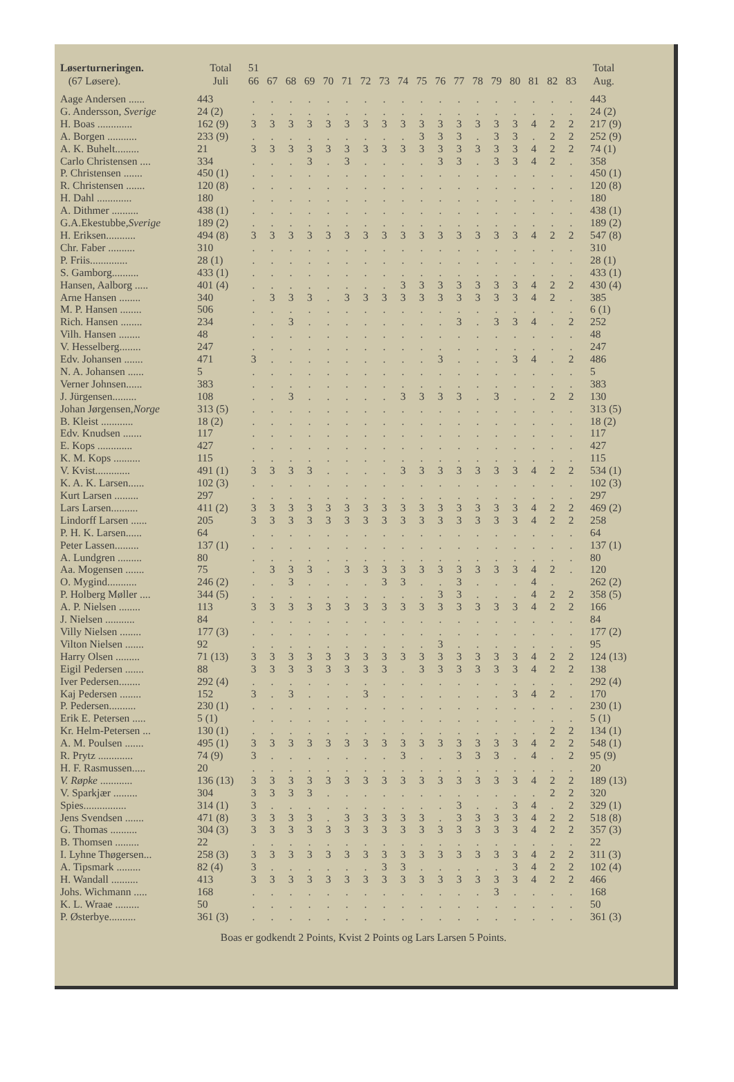| Løserturneringen. (67 Løsere). | Total Juli | 51 66 | 67 | 68 | 69 | 70 | 71 | 72 | 73 | 74 | 75 | 76 | 77 | 78 | 79 | 80 | 81 | 82 | 83 | Total Aug. |
| --- | --- | --- | --- | --- | --- | --- | --- | --- | --- | --- | --- | --- | --- | --- | --- | --- | --- | --- | --- | --- |
| Aage Andersen ...... | 443 | . | . | . | . | . | . | . | . | . | . | . | . | . | . | . | . | . | . | 443 |
| G. Andersson, Sverige | 24 (2) | . | . | . | . | . | . | . | . | . | . | . | . | . | . | . | . | . | . | 24 (2) |
| H. Boas ............. | 162 (9) | 3 | 3 | 3 | 3 | 3 | 3 | 3 | 3 | 3 | 3 | 3 | 3 | 3 | 3 | 3 | 4 | 2 | 2 | 217 (9) |
| A. Borgen ........... | 233 (9) | . | . | . | . | . | . | . | . | . | 3 | 3 | 3 | . | 3 | 3 | . | 2 | 2 | 252 (9) |
| A. K. Buhelt......... | 21 | 3 | 3 | 3 | 3 | 3 | 3 | 3 | 3 | 3 | 3 | 3 | 3 | 3 | 3 | 3 | 4 | 2 | 2 | 74 (1) |
| Carlo Christensen .... | 334 | . | . | . | 3 | . | 3 | . | . | . | . | 3 | 3 | . | 3 | 3 | 4 | 2 | . | 358 |
| P. Christensen ....... | 450 (1) | . | . | . | . | . | . | . | . | . | . | . | . | . | . | . | . | . | . | 450 (1) |
| R. Christensen ....... | 120 (8) | . | . | . | . | . | . | . | . | . | . | . | . | . | . | . | . | . | . | 120 (8) |
| H. Dahl ............. | 180 | . | . | . | . | . | . | . | . | . | . | . | . | . | . | . | . | . | . | 180 |
| A. Dithmer .......... | 438 (1) | . | . | . | . | . | . | . | . | . | . | . | . | . | . | . | . | . | . | 438 (1) |
| G.A.Ekestubbe, Sverige | 189 (2) | . | . | . | . | . | . | . | . | . | . | . | . | . | . | . | . | . | . | 189 (2) |
| H. Eriksen........... | 494 (8) | 3 | 3 | 3 | 3 | 3 | 3 | 3 | 3 | 3 | 3 | 3 | 3 | 3 | 3 | 3 | 4 | 2 | 2 | 547 (8) |
| Chr. Faber .......... | 310 | . | . | . | . | . | . | . | . | . | . | . | . | . | . | . | . | . | . | 310 |
| P. Friis.............. | 28 (1) | . | . | . | . | . | . | . | . | . | . | . | . | . | . | . | . | . | . | 28 (1) |
| S. Gamborg.......... | 433 (1) | . | . | . | . | . | . | . | . | . | . | . | . | . | . | . | . | . | . | 433 (1) |
| Hansen, Aalborg ..... | 401 (4) | . | . | . | . | . | . | . | . | 3 | 3 | 3 | 3 | 3 | 3 | 3 | 4 | 2 | 2 | 430 (4) |
| Arne Hansen ........ | 340 | . | 3 | 3 | 3 | . | 3 | 3 | 3 | 3 | 3 | 3 | 3 | 3 | 3 | 3 | 4 | 2 | . | 385 |
| M. P. Hansen ........ | 506 | . | . | . | . | . | . | . | . | . | . | . | . | . | . | . | . | . | . | 6 (1) |
| Rich. Hansen ........ | 234 | . | . | 3 | . | . | . | . | . | . | . | . | 3 | . | 3 | 3 | 4 | . | 2 | 252 |
| Vilh. Hansen ........ | 48 | . | . | . | . | . | . | . | . | . | . | . | . | . | . | . | . | . | . | 48 |
| V. Hesselberg........ | 247 | . | . | . | . | . | . | . | . | . | . | . | . | . | . | . | . | . | . | 247 |
| Edv. Johansen ....... | 471 | 3 | . | . | . | . | . | . | . | . | . | 3 | . | . | . | 3 | 4 | . | 2 | 486 |
| N. A. Johansen ...... | 5 | . | . | . | . | . | . | . | . | . | . | . | . | . | . | . | . | . | . | 5 |
| Verner Johnsen...... | 383 | . | . | . | . | . | . | . | . | . | . | . | . | . | . | . | . | . | . | 383 |
| J. Jürgensen......... | 108 | . | . | 3 | . | . | . | . | . | 3 | 3 | 3 | 3 | . | 3 | . | . | 2 | 2 | 130 |
| Johan Jørgensen, Norge | 313 (5) | . | . | . | . | . | . | . | . | . | . | . | . | . | . | . | . | . | . | 313 (5) |
| B. Kleist ............ | 18 (2) | . | . | . | . | . | . | . | . | . | . | . | . | . | . | . | . | . | . | 18 (2) |
| Edv. Knudsen ....... | 117 | . | . | . | . | . | . | . | . | . | . | . | . | . | . | . | . | . | . | 117 |
| E. Kops ............. | 427 | . | . | . | . | . | . | . | . | . | . | . | . | . | . | . | . | . | . | 427 |
| K. M. Kops .......... | 115 | . | . | . | . | . | . | . | . | . | . | . | . | . | . | . | . | . | . | 115 |
| V. Kvist............. | 491 (1) | 3 | 3 | 3 | 3 | . | . | . | . | 3 | 3 | 3 | 3 | 3 | 3 | 3 | 4 | 2 | 2 | 534 (1) |
| K. A. K. Larsen...... | 102 (3) | . | . | . | . | . | . | . | . | . | . | . | . | . | . | . | . | . | . | 102 (3) |
| Kurt Larsen ......... | 297 | . | . | . | . | . | . | . | . | . | . | . | . | . | . | . | . | . | . | 297 |
| Lars Larsen.......... | 411 (2) | 3 | 3 | 3 | 3 | 3 | 3 | 3 | 3 | 3 | 3 | 3 | 3 | 3 | 3 | 3 | 4 | 2 | 2 | 469 (2) |
| Lindorff Larsen ...... | 205 | 3 | 3 | 3 | 3 | 3 | 3 | 3 | 3 | 3 | 3 | 3 | 3 | 3 | 3 | 3 | 4 | 2 | 2 | 258 |
| P. H. K. Larsen...... | 64 | . | . | . | . | . | . | . | . | . | . | . | . | . | . | . | . | . | . | 64 |
| Peter Lassen......... | 137 (1) | . | . | . | . | . | . | . | . | . | . | . | . | . | . | . | . | . | . | 137 (1) |
| A. Lundgren ......... | 80 | . | . | . | . | . | . | . | . | . | . | . | . | . | . | . | . | . | . | 80 |
| Aa. Mogensen ....... | 75 | . | 3 | 3 | 3 | . | 3 | 3 | 3 | 3 | 3 | 3 | 3 | 3 | 3 | 3 | 4 | 2 | . | 120 |
| O. Mygind........... | 246 (2) | . | . | 3 | . | . | . | . | 3 | 3 | . | . | 3 | . | . | . | 4 | . | | 262 (2) |
| P. Holberg Møller .... | 344 (5) | . | . | . | . | . | . | . | . | . | . | 3 | 3 | . | . | . | 4 | 2 | 2 | 358 (5) |
| A. P. Nielsen ........ | 113 | 3 | 3 | 3 | 3 | 3 | 3 | 3 | 3 | 3 | 3 | 3 | 3 | 3 | 3 | 3 | 4 | 2 | 2 | 166 |
| J. Nielsen ........... | 84 | . | . | . | . | . | . | . | . | . | . | . | . | . | . | . | . | . | . | 84 |
| Villy Nielsen ........ | 177 (3) | . | . | . | . | . | . | . | . | . | . | . | . | . | . | . | . | . | . | 177 (2) |
| Vilton Nielsen ....... | 92 | . | . | . | . | . | . | . | . | . | . | 3 | . | . | . | . | . | . | . | 95 |
| Harry Olsen ......... | 71 (13) | 3 | 3 | 3 | 3 | 3 | 3 | 3 | 3 | 3 | 3 | 3 | 3 | 3 | 3 | 3 | 4 | 2 | 2 | 124 (13) |
| Eigil Pedersen ....... | 88 | 3 | 3 | 3 | 3 | 3 | 3 | 3 | 3 | . | 3 | 3 | 3 | 3 | 3 | 3 | 4 | 2 | 2 | 138 |
| Iver Pedersen........ | 292 (4) | . | . | . | . | . | . | . | . | . | . | . | . | . | . | . | . | . | . | 292 (4) |
| Kaj Pedersen ........ | 152 | 3 | . | 3 | . | . | . | 3 | . | . | . | . | . | . | . | 3 | 4 | 2 | . | 170 |
| P. Pedersen.......... | 230 (1) | . | . | . | . | . | . | . | . | . | . | . | . | . | . | . | . | . | . | 230 (1) |
| Erik E. Petersen ..... | 5 (1) | . | . | . | . | . | . | . | . | . | . | . | . | . | . | . | . | . | . | 5 (1) |
| Kr. Helm-Petersen ... | 130 (1) | . | . | . | . | . | . | . | . | . | . | . | . | . | . | . | . | 2 | 2 | 134 (1) |
| A. M. Poulsen ....... | 495 (1) | 3 | 3 | 3 | 3 | 3 | 3 | 3 | 3 | 3 | 3 | 3 | 3 | 3 | 3 | 3 | 4 | 2 | 2 | 548 (1) |
| R. Prytz ............. | 74 (9) | 3 | . | . | . | . | . | . | . | 3 | . | . | 3 | 3 | 3 | . | 4 | . | 2 | 95 (9) |
| H. F. Rasmussen..... | 20 | . | . | . | . | . | . | . | . | . | . | . | . | . | . | . | . | . | . | 20 |
| V. Røpke ............ | 136 (13) | 3 | 3 | 3 | 3 | 3 | 3 | 3 | 3 | 3 | 3 | 3 | 3 | 3 | 3 | 3 | 4 | 2 | 2 | 189 (13) |
| V. Sparkjær ......... | 304 | 3 | 3 | 3 | 3 | . | . | . | . | . | . | . | . | . | . | . | . | 2 | 2 | 320 |
| Spies................ | 314 (1) | 3 | . | . | . | . | . | . | . | . | . | . | 3 | . | . | 3 | 4 | . | 2 | 329 (1) |
| Jens Svendsen ....... | 471 (8) | 3 | 3 | 3 | 3 | . | 3 | 3 | 3 | 3 | 3 | . | 3 | 3 | 3 | 3 | 4 | 2 | 2 | 518 (8) |
| G. Thomas .......... | 304 (3) | 3 | 3 | 3 | 3 | 3 | 3 | 3 | 3 | 3 | 3 | 3 | 3 | 3 | 3 | 3 | 4 | 2 | 2 | 357 (3) |
| B. Thomsen ......... | 22 | . | . | . | . | . | . | . | . | . | . | . | . | . | . | . | . | . | . | 22 |
| I. Lyhne Thøgersen... | 258 (3) | 3 | 3 | 3 | 3 | 3 | 3 | 3 | 3 | 3 | 3 | 3 | 3 | 3 | 3 | 3 | 4 | 2 | 2 | 311 (3) |
| A. Tipsmark ......... | 82 (4) | 3 | . | . | . | . | . | . | 3 | 3 | . | . | . | . | . | 3 | 4 | 2 | 2 | 102 (4) |
| H. Wandall .......... | 413 | 3 | 3 | 3 | 3 | 3 | 3 | 3 | 3 | 3 | 3 | 3 | 3 | 3 | 3 | 3 | 4 | 2 | 2 | 466 |
| Johs. Wichmann ..... | 168 | . | . | . | . | . | . | . | . | . | . | . | . | . | 3 | . | . | . | . | 168 |
| K. L. Wraae ......... | 50 | . | . | . | . | . | . | . | . | . | . | . | . | . | . | . | . | . | . | 50 |
| P. Østerbye.......... | 361 (3) | . | . | . | . | . | . | . | . | . | . | . | . | . | . | . | . | . | . | 361 (3) |
Boas er godkendt 2 Points, Kvist 2 Points og Lars Larsen 5 Points.